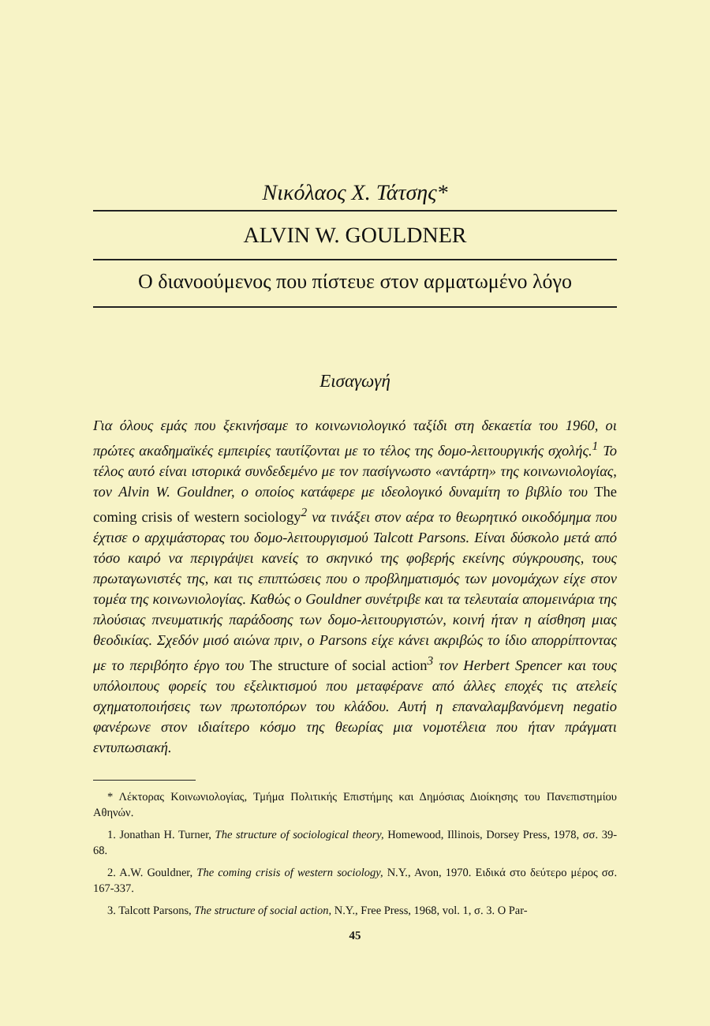Νικόλαος Χ. Τάτσης*
ALVIN W. GOULDNER
Ο διανοούμενος που πίστευε στον αρματωμένο λόγο
Εισαγωγή
Για όλους εμάς που ξεκινήσαμε το κοινωνιολογικό ταξίδι στη δεκαετία του 1960, οι πρώτες ακαδημαϊκές εμπειρίες ταυτίζονται με το τέλος της δομο-λειτουργικής σχολής.<sup>1</sup> Το τέλος αυτό είναι ιστορικά συνδεδεμένο με τον πασίγνωστο «αντάρτη» της κοινωνιολογίας, τον Alvin W. Gouldner, ο οποίος κατάφερε με ιδεολογικό δυναμίτη το βιβλίο του The coming crisis of western sociology<sup>2</sup> να τινάξει στον αέρα το θεωρητικό οικοδόμημα που έχτισε ο αρχιμάστορας του δομο-λειτουργισμού Talcott Parsons. Είναι δύσκολο μετά από τόσο καιρό να περιγράψει κανείς το σκηνικό της φοβερής εκείνης σύγκρουσης, τους πρωταγωνιστές της, και τις επιπτώσεις που ο προβληματισμός των μονομάχων είχε στον τομέα της κοινωνιολογίας. Καθώς ο Gouldner συνέτριβε και τα τελευταία απομεινάρια της πλούσιας πνευματικής παράδοσης των δομο-λειτουργιστών, κοινή ήταν η αίσθηση μιας θεοδικίας. Σχεδόν μισό αιώνα πριν, ο Parsons είχε κάνει ακριβώς το ίδιο απορρίπτοντας με το περιβόητο έργο του The structure of social action<sup>3</sup> τον Herbert Spencer και τους υπόλοιπους φορείς του εξελικτισμού που μεταφέρανε από άλλες εποχές τις ατελείς σχηματοποιήσεις των πρωτοπόρων του κλάδου. Αυτή η επαναλαμβανόμενη negatio φανέρωνε στον ιδιαίτερο κόσμο της θεωρίας μια νομοτέλεια που ήταν πράγματι εντυπωσιακή.
* Λέκτορας Κοινωνιολογίας, Τμήμα Πολιτικής Επιστήμης και Δημόσιας Διοίκησης του Πανεπιστημίου Αθηνών.
1. Jonathan H. Turner, The structure of sociological theory, Homewood, Illinois, Dorsey Press, 1978, σσ. 39-68.
2. A.W. Gouldner, The coming crisis of western sociology, N.Y., Avon, 1970. Ειδικά στο δεύτερο μέρος σσ. 167-337.
3. Talcott Parsons, The structure of social action, N.Y., Free Press, 1968, vol. 1, σ. 3. O Par-
45